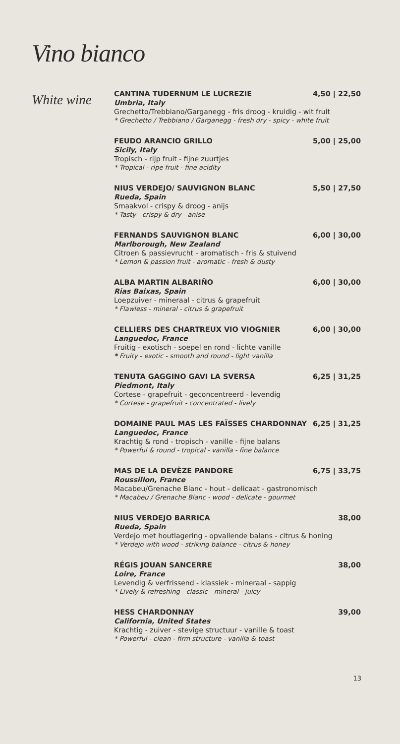Vino bianco
White wine
CANTINA TUDERNUM LE LUCREZIE 4,50 | 22,50
Umbria, Italy
Grechetto/Trebbiano/Garganegg - fris droog - kruidig - wit fruit
* Grechetto / Trebbiano / Garganegg - fresh dry - spicy - white fruit
FEUDO ARANCIO GRILLO 5,00 | 25,00
Sicily, Italy
Tropisch - rijp fruit - fijne zuurtjes
* Tropical - ripe fruit - fine acidity
NIUS VERDEJO/ SAUVIGNON BLANC 5,50 | 27,50
Rueda, Spain
Smaakvol - crispy & droog - anijs
* Tasty - crispy & dry - anise
FERNANDS SAUVIGNON BLANC 6,00 | 30,00
Marlborough, New Zealand
Citroen & passievrucht - aromatisch - fris & stuivend
* Lemon & passion fruit - aromatic - fresh & dusty
ALBA MARTIN ALBARIÑO 6,00 | 30,00
Rias Baixas, Spain
Loepzuiver - mineraal - citrus & grapefruit
* Flawless - mineral - citrus & grapefruit
CELLIERS DES CHARTREUX VIO VIOGNIER 6,00 | 30,00
Languedoc, France
Fruitig - exotisch - soepel en rond - lichte vanille
* Fruity - exotic - smooth and round - light vanilla
TENUTA GAGGINO GAVI LA SVERSA 6,25 | 31,25
Piedmont, Italy
Cortese - grapefruit - geconcentreerd - levendig
* Cortese - grapefruit - concentrated - lively
DOMAINE PAUL MAS LES FAÏSSES CHARDONNAY 6,25 | 31,25
Languedoc, France
Krachtig & rond - tropisch - vanille - fijne balans
* Powerful & round - tropical - vanilla - fine balance
MAS DE LA DEVÈZE PANDORE 6,75 | 33,75
Roussillon, France
Macabeu/Grenache Blanc - hout - delicaat - gastronomisch
* Macabeu / Grenache Blanc - wood - delicate - gourmet
NIUS VERDEJO BARRICA 38,00
Rueda, Spain
Verdejo met houtlagering - opvallende balans - citrus & honing
* Verdejo with wood - striking balance - citrus & honey
RÉGIS JOUAN SANCERRE 38,00
Loire, France
Levendig & verfrissend - klassiek - mineraal - sappig
* Lively & refreshing - classic - mineral - juicy
HESS CHARDONNAY 39,00
California, United States
Krachtig - zuiver - stevige structuur - vanille & toast
* Powerful - clean - firm structure - vanilla & toast
13